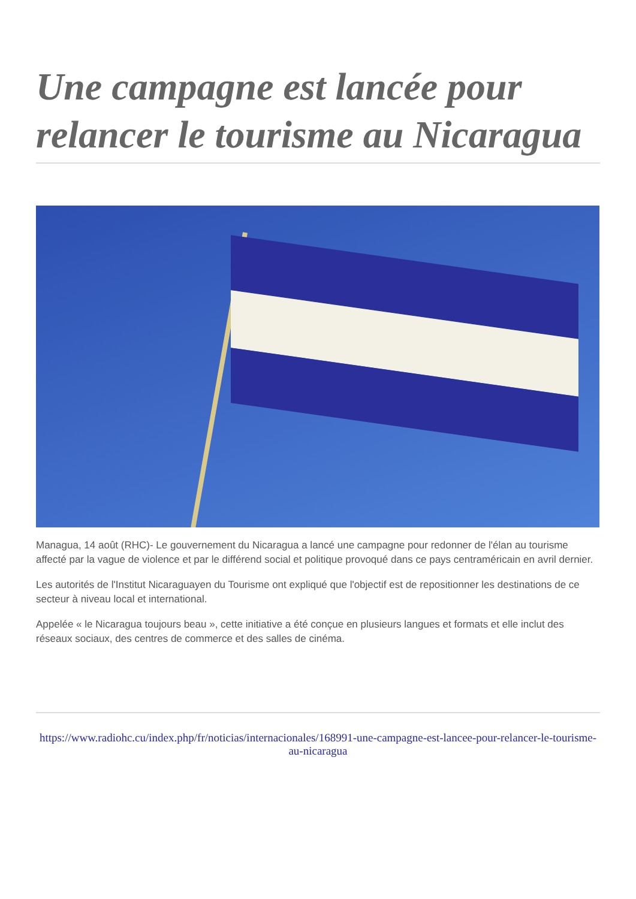Une campagne est lancée pour relancer le tourisme au Nicaragua
Managua, 14 août (RHC)- Le gouvernement du Nicaragua a lancé une campagne pour redonner de l'élan au tourisme affecté par la vague de violence et par le différend social et politique provoqué dans ce pays centraméricain en avril dernier.
Les autorités de l'Institut Nicaraguayen du Tourisme ont expliqué que l'objectif est de repositionner les destinations de ce secteur à niveau local et international.
Appelée « le Nicaragua toujours beau », cette initiative a été conçue en plusieurs langues et formats et elle inclut des réseaux sociaux, des centres de commerce et des salles de cinéma.
https://www.radiohc.cu/index.php/fr/noticias/internacionales/168991-une-campagne-est-lancee-pour-relancer-le-tourisme-au-nicaragua